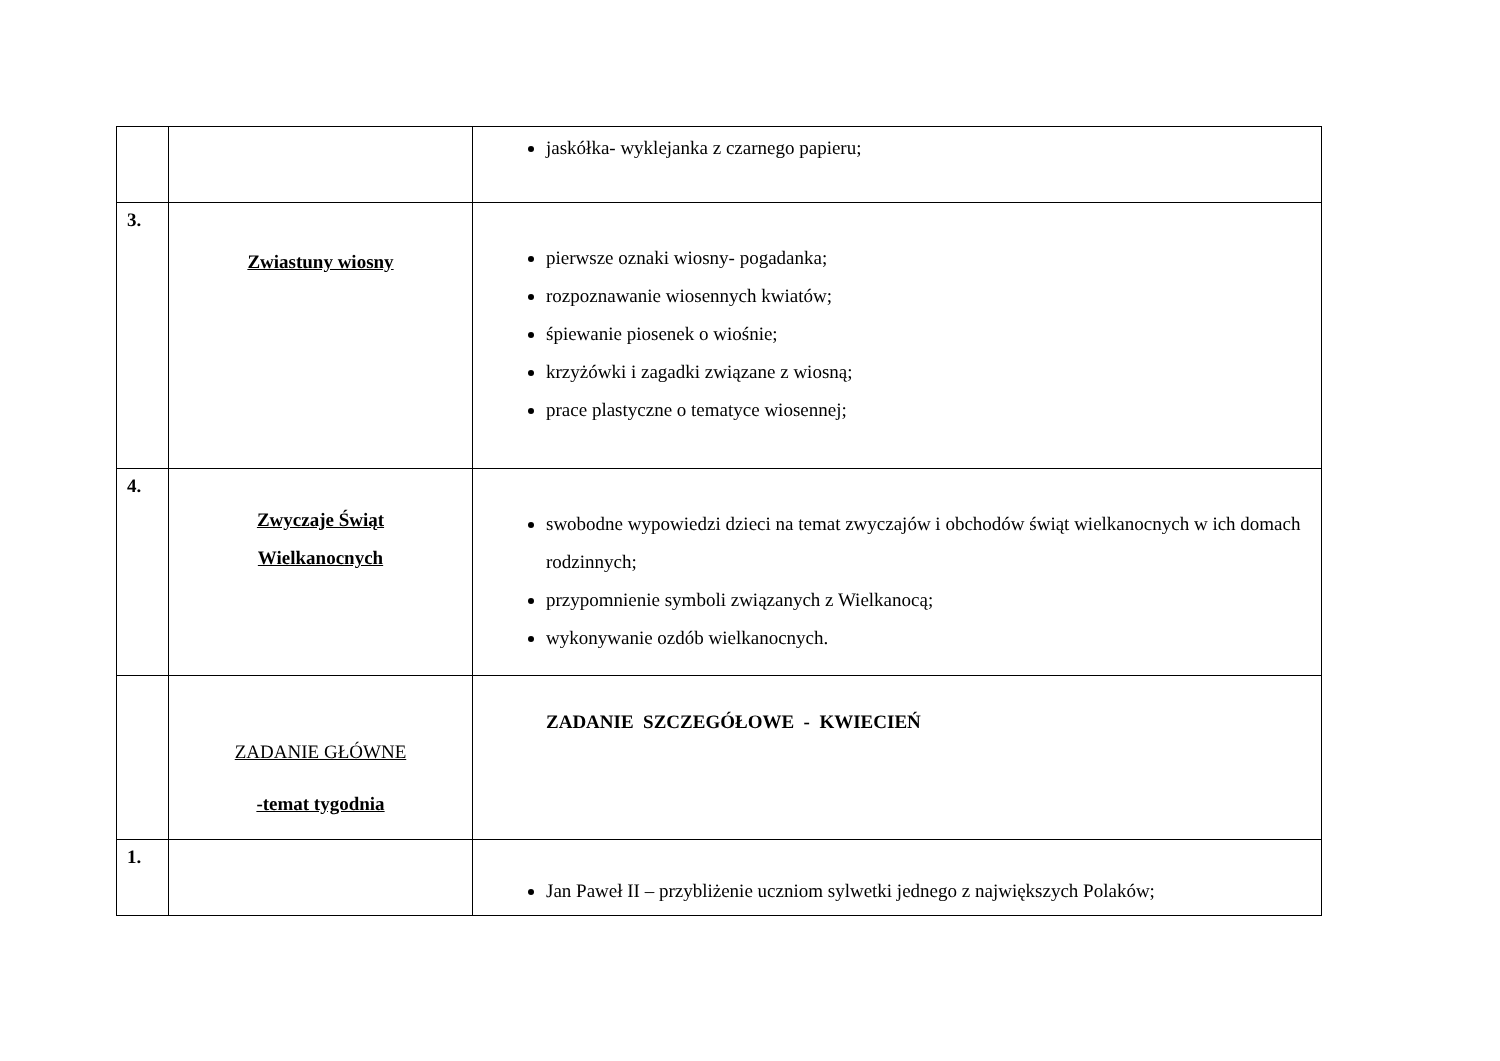| | | jaskółka- wyklejanka z czarnego papieru; |
| 3. | Zwiastuny wiosny | pierwsze oznaki wiosny- pogadanka; rozpoznawanie wiosennych kwiatów; śpiewanie piosenek o wiośnie; krzyżówki i zagadki związane z wiosną; prace plastyczne o tematyce wiosennej; |
| 4. | Zwyczaje Świąt Wielkanocnych | swobodne wypowiedzi dzieci na temat zwyczajów i obchodów świąt wielkanocnych w ich domach rodzinnych; przypomnienie symboli związanych z Wielkanocą; wykonywanie ozdób wielkanocnych. |
| | ZADANIE GŁÓWNE -temat tygodnia | ZADANIE SZCZEGÓŁOWE - KWIECIEŃ |
| 1. | | Jan Paweł II – przybliżenie uczniom sylwetki jednego z największych Polaków; |